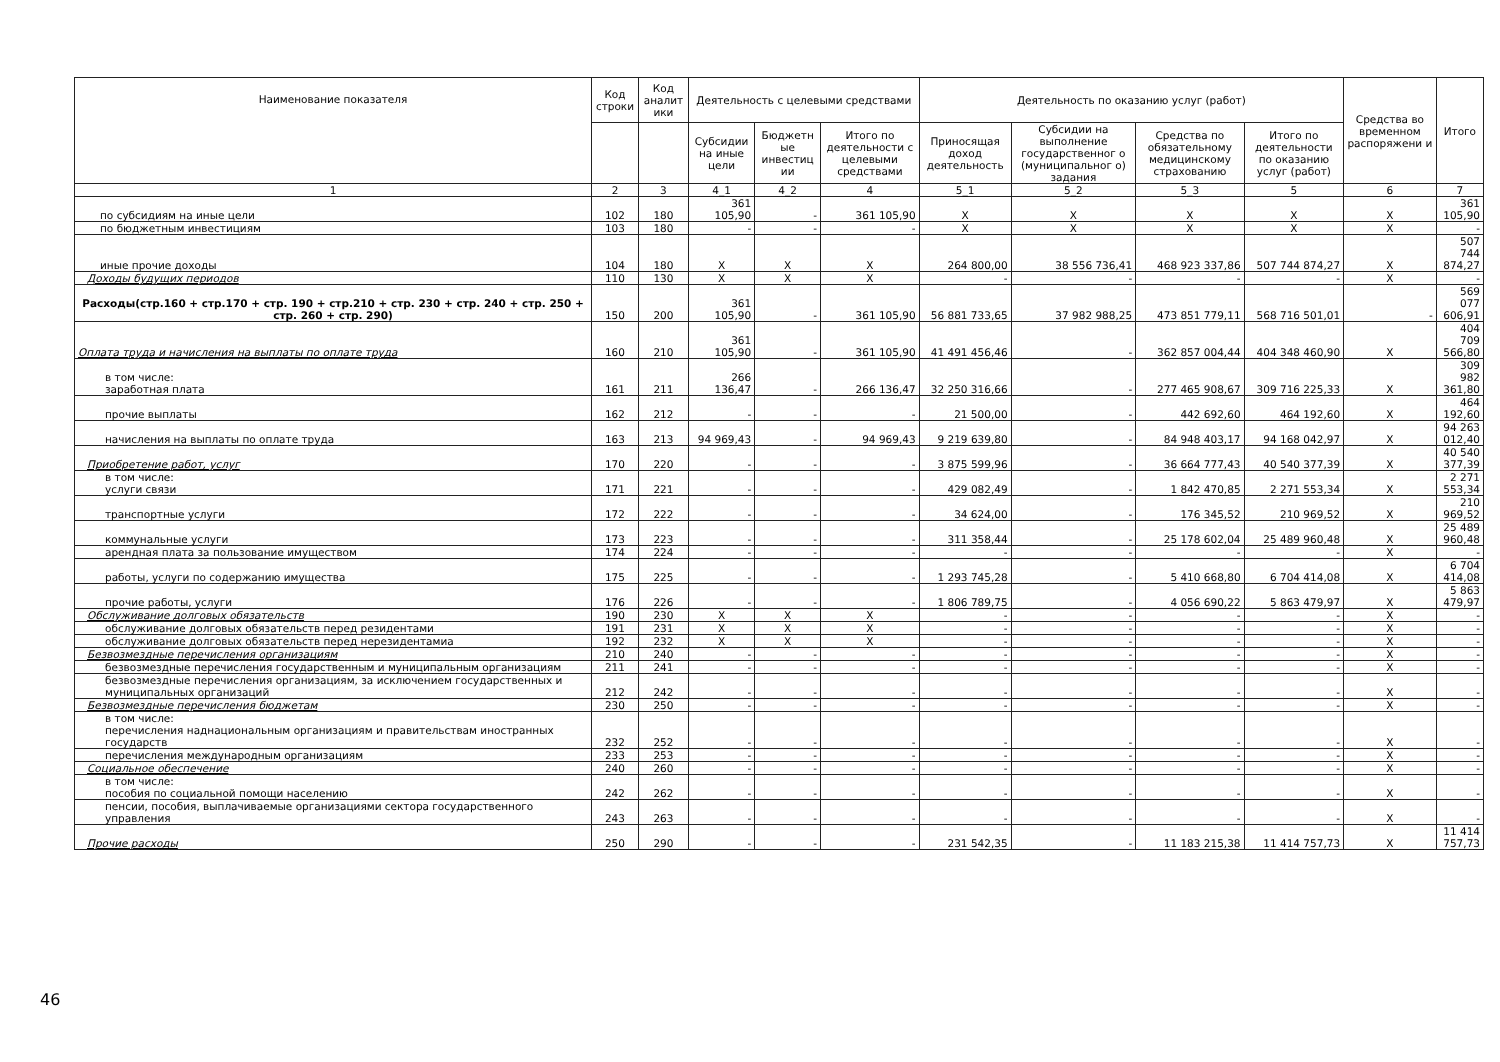| Наименование показателя | Код строки | Код аналит ики | Деятельность с целевыми средствами | | | Деятельность по оказанию услуг (работ) | | | | Средства во временном распоряжени и | Итого |
| --- | --- | --- | --- | --- | --- | --- | --- | --- | --- | --- | --- |
| | | | Субсидии на иные цели | Бюджетн ые инвестиц ии | Итого по деятельности с целевыми средствами | Приносящая доход деятельность | Субсидии на выполнение государственног о (муниципальног о) задания | Средства по обязательному медицинскому страхованию | Итого по деятельности по оказанию услуг (работ) | | |
| 1 | 2 | 3 | 4_1 | 4_2 | 4 | 5_1 | 5_2 | 5_3 | 5 | 6 | 7 |
| по субсидиям на иные цели | 102 | 180 | 361 105,90 | - | 361 105,90 | X | X | X | X | X | 361 105,90 |
| по бюджетным инвестициям | 103 | 180 | - | - | - | X | X | X | X | X | - |
| иные прочие доходы | 104 | 180 | X | X | X | 264 800,00 | 38 556 736,41 | 468 923 337,86 | 507 744 874,27 | X | 507 744 874,27 |
| Доходы будущих периодов | 110 | 130 | X | X | X | - | - | - | - | X | - |
| Расходы(стр.160 + стр.170 + стр. 190 + стр.210 + стр. 230 + стр. 240 + стр. 250 + стр. 260 + стр. 290) | 150 | 200 | 361 105,90 | - | 361 105,90 | 56 881 733,65 | 37 982 988,25 | 473 851 779,11 | 568 716 501,01 | - | 569 077 606,91 |
| Оплата труда и начисления на выплаты по оплате труда | 160 | 210 | 361 105,90 | - | 361 105,90 | 41 491 456,46 | - | 362 857 004,44 | 404 348 460,90 | X | 404 709 566,80 |
| в том числе: заработная плата | 161 | 211 | 266 136,47 | - | 266 136,47 | 32 250 316,66 | - | 277 465 908,67 | 309 716 225,33 | X | 309 982 361,80 |
| прочие выплаты | 162 | 212 | - | - | - | 21 500,00 | - | 442 692,60 | 464 192,60 | X | 464 192,60 |
| начисления на выплаты по оплате труда | 163 | 213 | 94 969,43 | - | 94 969,43 | 9 219 639,80 | - | 84 948 403,17 | 94 168 042,97 | X | 94 263 012,40 |
| Приобретение работ, услуг | 170 | 220 | - | - | - | 3 875 599,96 | - | 36 664 777,43 | 40 540 377,39 | X | 40 540 377,39 |
| в том числе: услуги связи | 171 | 221 | - | - | - | 429 082,49 | - | 1 842 470,85 | 2 271 553,34 | X | 2 271 553,34 |
| транспортные услуги | 172 | 222 | - | - | - | 34 624,00 | - | 176 345,52 | 210 969,52 | X | 210 969,52 |
| коммунальные услуги | 173 | 223 | - | - | - | 311 358,44 | - | 25 178 602,04 | 25 489 960,48 | X | 25 489 960,48 |
| арендная плата за пользование имуществом | 174 | 224 | - | - | - | - | - | - | - | X | - |
| работы, услуги по содержанию имущества | 175 | 225 | - | - | - | 1 293 745,28 | - | 5 410 668,80 | 6 704 414,08 | X | 6 704 414,08 |
| прочие работы, услуги | 176 | 226 | - | - | - | 1 806 789,75 | - | 4 056 690,22 | 5 863 479,97 | X | 5 863 479,97 |
| Обслуживание долговых обязательств | 190 | 230 | X | X | X | - | - | - | - | X | - |
| обслуживание долговых обязательств перед резидентами | 191 | 231 | X | X | X | - | - | - | - | X | - |
| обслуживание долговых обязательств перед нерезидентамиа | 192 | 232 | X | X | X | - | - | - | - | X | - |
| Безвозмездные перечисления организациям | 210 | 240 | - | - | - | - | - | - | - | X | - |
| безвозмездные перечисления государственным и муниципальным организациям | 211 | 241 | - | - | - | - | - | - | - | X | - |
| безвозмездные перечисления организациям, за исключением государственных и муниципальных организаций | 212 | 242 | - | - | - | - | - | - | - | X | - |
| Безвозмездные перечисления бюджетам | 230 | 250 | - | - | - | - | - | - | - | X | - |
| в том числе: перечисления наднациональным организациям и правительствам иностранных государств | 232 | 252 | - | - | - | - | - | - | - | X | - |
| перечисления международным организациям | 233 | 253 | - | - | - | - | - | - | - | X | - |
| Социальное обеспечение | 240 | 260 | - | - | - | - | - | - | - | X | - |
| в том числе: пособия по социальной помощи населению | 242 | 262 | - | - | - | - | - | - | - | X | - |
| пенсии, пособия, выплачиваемые организациями сектора государственного управления | 243 | 263 | - | - | - | - | - | - | - | X | - |
| Прочие расходы | 250 | 290 | - | - | - | 231 542,35 | - | 11 183 215,38 | 11 414 757,73 | X | 11 414 757,73 |
46